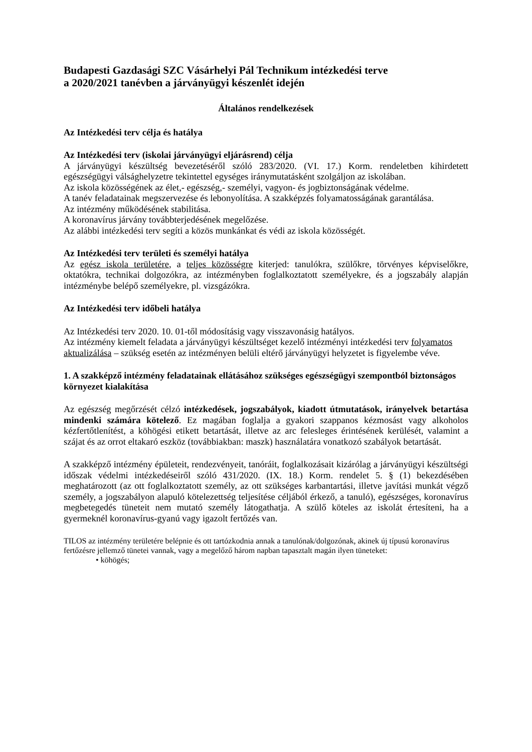Budapesti Gazdasági SZC Vásárhelyi Pál Technikum intézkedési terve
a 2020/2021 tanévben a járványügyi készenlét idején
Általános rendelkezések
Az Intézkedési terv célja és hatálya
Az Intézkedési terv (iskolai járványügyi eljárásrend) célja
A járványügyi készültség bevezetéséről szóló 283/2020. (VI. 17.) Korm. rendeletben kihirdetett egészségügyi válsághelyzetre tekintettel egységes iránymutatásként szolgáljon az iskolában.
Az iskola közösségének az élet,- egészség,- személyi, vagyon- és jogbiztonságának védelme.
A tanév feladatainak megszervezése és lebonyolítása. A szakképzés folyamatosságának garantálása.
Az intézmény működésének stabilitása.
A koronavírus járvány továbbterjedésének megelőzése.
Az alábbi intézkedési terv segíti a közös munkánkat és védi az iskola közösségét.
Az Intézkedési terv területi és személyi hatálya
Az egész iskola területére, a teljes közösségre kiterjed: tanulókra, szülőkre, törvényes képviselőkre, oktatókra, technikai dolgozókra, az intézményben foglalkoztatott személyekre, és a jogszabály alapján intézménybe belépő személyekre, pl. vizsgázókra.
Az Intézkedési terv időbeli hatálya
Az Intézkedési terv 2020. 10. 01-től módosításig vagy visszavonásig hatályos.
Az intézmény kiemelt feladata a járványügyi készültséget kezelő intézményi intézkedési terv folyamatos aktualizálása – szükség esetén az intézményen belüli eltérő járványügyi helyzetet is figyelembe véve.
1. A szakképző intézmény feladatainak ellátásához szükséges egészségügyi szempontból biztonságos környezet kialakítása
Az egészség megőrzését célzó intézkedések, jogszabályok, kiadott útmutatások, irányelvek betartása mindenki számára kötelező. Ez magában foglalja a gyakori szappanos kézmosást vagy alkoholos kézfertőtlenítést, a köhögési etikett betartását, illetve az arc felesleges érintésének kerülését, valamint a szájat és az orrot eltakaró eszköz (továbbiakban: maszk) használatára vonatkozó szabályok betartását.
A szakképző intézmény épületeit, rendezvényeit, tanóráit, foglalkozásait kizárólag a járványügyi készültségi időszak védelmi intézkedéseiről szóló 431/2020. (IX. 18.) Korm. rendelet 5. § (1) bekezdésében meghatározott (az ott foglalkoztatott személy, az ott szükséges karbantartási, illetve javítási munkát végző személy, a jogszabályon alapuló kötelezettség teljesítése céljából érkező, a tanuló), egészséges, koronavírus megbetegedés tüneteit nem mutató személy látogathatja. A szülő köteles az iskolát értesíteni, ha a gyermeknél koronavírus-gyanú vagy igazolt fertőzés van.
TILOS az intézmény területére belépnie és ott tartózkodnia annak a tanulónak/dolgozónak, akinek új típusú koronavírus fertőzésre jellemző tünetei vannak, vagy a megelőző három napban tapasztalt magán ilyen tüneteket:
• köhögés;